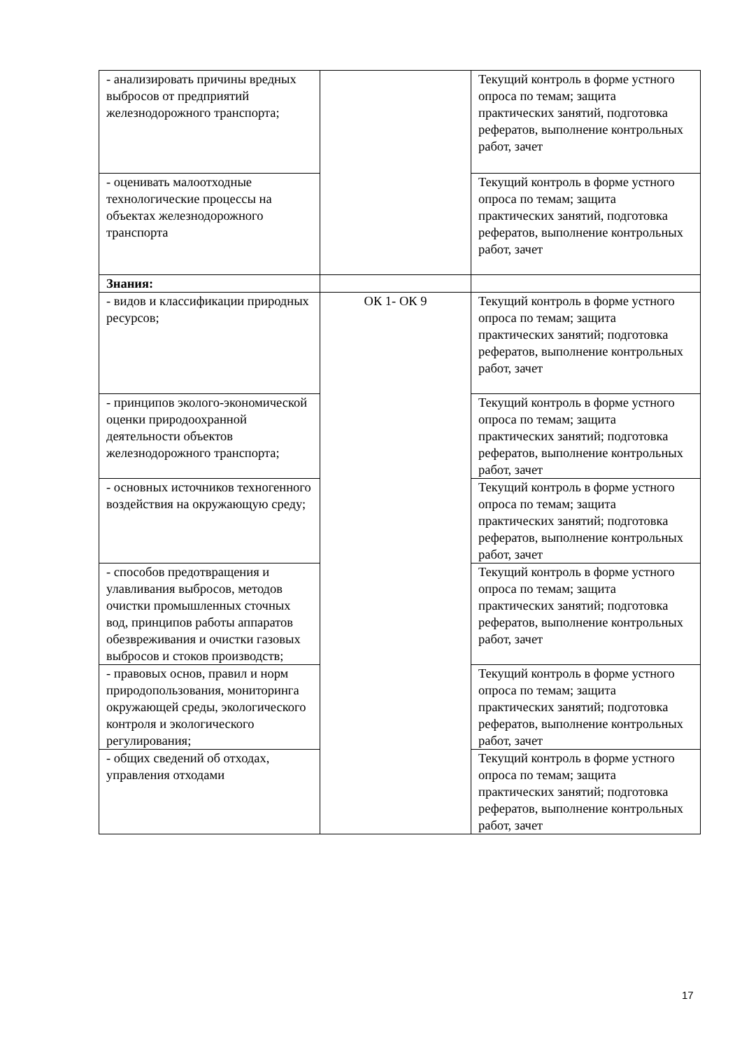| - анализировать причины вредных выбросов от предприятий железнодорожного транспорта; | | Текущий контроль в форме устного опроса по темам; защита практических занятий, подготовка рефератов, выполнение контрольных работ, зачет |
| - оценивать малоотходные технологические процессы на объектах железнодорожного транспорта | | Текущий контроль в форме устного опроса по темам; защита практических занятий, подготовка рефератов, выполнение контрольных работ, зачет |
| Знания: | | |
| - видов и классификации природных ресурсов; | ОК 1- ОК 9 | Текущий контроль в форме устного опроса по темам; защита практических занятий; подготовка рефератов, выполнение контрольных работ, зачет |
| - принципов эколого-экономической оценки природоохранной деятельности объектов железнодорожного транспорта; | | Текущий контроль в форме устного опроса по темам; защита практических занятий; подготовка рефератов, выполнение контрольных работ, зачет |
| - основных источников техногенного воздействия на окружающую среду; | | Текущий контроль в форме устного опроса по темам; защита практических занятий; подготовка рефератов, выполнение контрольных работ, зачет |
| - способов предотвращения и улавливания выбросов, методов очистки промышленных сточных вод, принципов работы аппаратов обезвреживания и очистки газовых выбросов и стоков производств; | | Текущий контроль в форме устного опроса по темам; защита практических занятий; подготовка рефератов, выполнение контрольных работ, зачет |
| - правовых основ, правил и норм природопользования, мониторинга окружающей среды, экологического контроля и экологического регулирования; | | Текущий контроль в форме устного опроса по темам; защита практических занятий; подготовка рефератов, выполнение контрольных работ, зачет |
| - общих сведений об отходах, управления отходами | | Текущий контроль в форме устного опроса по темам; защита практических занятий; подготовка рефератов, выполнение контрольных работ, зачет |
17